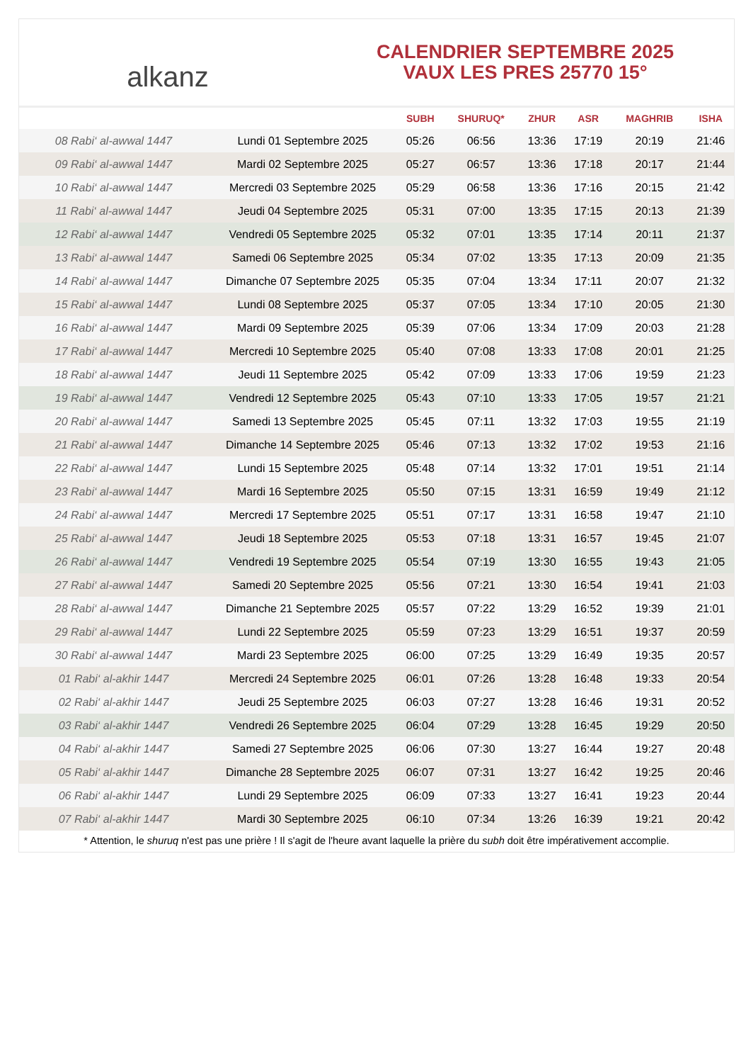alkanz
CALENDRIER SEPTEMBRE 2025
VAUX LES PRES 25770 15°
| | | SUBH | SHURUQ* | ZHUR | ASR | MAGHRIB | ISHA |
| --- | --- | --- | --- | --- | --- | --- | --- |
| 08 Rabi‘ al-awwal 1447 | Lundi 01 Septembre 2025 | 05:26 | 06:56 | 13:36 | 17:19 | 20:19 | 21:46 |
| 09 Rabi‘ al-awwal 1447 | Mardi 02 Septembre 2025 | 05:27 | 06:57 | 13:36 | 17:18 | 20:17 | 21:44 |
| 10 Rabi‘ al-awwal 1447 | Mercredi 03 Septembre 2025 | 05:29 | 06:58 | 13:36 | 17:16 | 20:15 | 21:42 |
| 11 Rabi‘ al-awwal 1447 | Jeudi 04 Septembre 2025 | 05:31 | 07:00 | 13:35 | 17:15 | 20:13 | 21:39 |
| 12 Rabi‘ al-awwal 1447 | Vendredi 05 Septembre 2025 | 05:32 | 07:01 | 13:35 | 17:14 | 20:11 | 21:37 |
| 13 Rabi‘ al-awwal 1447 | Samedi 06 Septembre 2025 | 05:34 | 07:02 | 13:35 | 17:13 | 20:09 | 21:35 |
| 14 Rabi‘ al-awwal 1447 | Dimanche 07 Septembre 2025 | 05:35 | 07:04 | 13:34 | 17:11 | 20:07 | 21:32 |
| 15 Rabi‘ al-awwal 1447 | Lundi 08 Septembre 2025 | 05:37 | 07:05 | 13:34 | 17:10 | 20:05 | 21:30 |
| 16 Rabi‘ al-awwal 1447 | Mardi 09 Septembre 2025 | 05:39 | 07:06 | 13:34 | 17:09 | 20:03 | 21:28 |
| 17 Rabi‘ al-awwal 1447 | Mercredi 10 Septembre 2025 | 05:40 | 07:08 | 13:33 | 17:08 | 20:01 | 21:25 |
| 18 Rabi‘ al-awwal 1447 | Jeudi 11 Septembre 2025 | 05:42 | 07:09 | 13:33 | 17:06 | 19:59 | 21:23 |
| 19 Rabi‘ al-awwal 1447 | Vendredi 12 Septembre 2025 | 05:43 | 07:10 | 13:33 | 17:05 | 19:57 | 21:21 |
| 20 Rabi‘ al-awwal 1447 | Samedi 13 Septembre 2025 | 05:45 | 07:11 | 13:32 | 17:03 | 19:55 | 21:19 |
| 21 Rabi‘ al-awwal 1447 | Dimanche 14 Septembre 2025 | 05:46 | 07:13 | 13:32 | 17:02 | 19:53 | 21:16 |
| 22 Rabi‘ al-awwal 1447 | Lundi 15 Septembre 2025 | 05:48 | 07:14 | 13:32 | 17:01 | 19:51 | 21:14 |
| 23 Rabi‘ al-awwal 1447 | Mardi 16 Septembre 2025 | 05:50 | 07:15 | 13:31 | 16:59 | 19:49 | 21:12 |
| 24 Rabi‘ al-awwal 1447 | Mercredi 17 Septembre 2025 | 05:51 | 07:17 | 13:31 | 16:58 | 19:47 | 21:10 |
| 25 Rabi‘ al-awwal 1447 | Jeudi 18 Septembre 2025 | 05:53 | 07:18 | 13:31 | 16:57 | 19:45 | 21:07 |
| 26 Rabi‘ al-awwal 1447 | Vendredi 19 Septembre 2025 | 05:54 | 07:19 | 13:30 | 16:55 | 19:43 | 21:05 |
| 27 Rabi‘ al-awwal 1447 | Samedi 20 Septembre 2025 | 05:56 | 07:21 | 13:30 | 16:54 | 19:41 | 21:03 |
| 28 Rabi‘ al-awwal 1447 | Dimanche 21 Septembre 2025 | 05:57 | 07:22 | 13:29 | 16:52 | 19:39 | 21:01 |
| 29 Rabi‘ al-awwal 1447 | Lundi 22 Septembre 2025 | 05:59 | 07:23 | 13:29 | 16:51 | 19:37 | 20:59 |
| 30 Rabi‘ al-awwal 1447 | Mardi 23 Septembre 2025 | 06:00 | 07:25 | 13:29 | 16:49 | 19:35 | 20:57 |
| 01 Rabi‘ al-akhir 1447 | Mercredi 24 Septembre 2025 | 06:01 | 07:26 | 13:28 | 16:48 | 19:33 | 20:54 |
| 02 Rabi‘ al-akhir 1447 | Jeudi 25 Septembre 2025 | 06:03 | 07:27 | 13:28 | 16:46 | 19:31 | 20:52 |
| 03 Rabi‘ al-akhir 1447 | Vendredi 26 Septembre 2025 | 06:04 | 07:29 | 13:28 | 16:45 | 19:29 | 20:50 |
| 04 Rabi‘ al-akhir 1447 | Samedi 27 Septembre 2025 | 06:06 | 07:30 | 13:27 | 16:44 | 19:27 | 20:48 |
| 05 Rabi‘ al-akhir 1447 | Dimanche 28 Septembre 2025 | 06:07 | 07:31 | 13:27 | 16:42 | 19:25 | 20:46 |
| 06 Rabi‘ al-akhir 1447 | Lundi 29 Septembre 2025 | 06:09 | 07:33 | 13:27 | 16:41 | 19:23 | 20:44 |
| 07 Rabi‘ al-akhir 1447 | Mardi 30 Septembre 2025 | 06:10 | 07:34 | 13:26 | 16:39 | 19:21 | 20:42 |
* Attention, le shuruq n'est pas une prière ! Il s'agit de l'heure avant laquelle la prière du subh doit être impérativement accomplie.